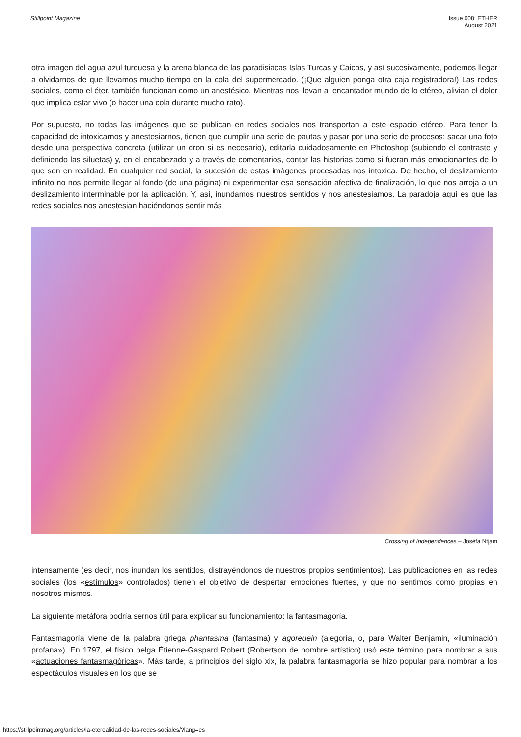Stillpoint Magazine Issue 008: ETHER
August 2021
otra imagen del agua azul turquesa y la arena blanca de las paradisiacas Islas Turcas y Caicos, y así sucesivamente, podemos llegar a olvidarnos de que llevamos mucho tiempo en la cola del supermercado. (¡Que alguien ponga otra caja registradora!) Las redes sociales, como el éter, también funcionan como un anestésico. Mientras nos llevan al encantador mundo de lo etéreo, alivian el dolor que implica estar vivo (o hacer una cola durante mucho rato).
Por supuesto, no todas las imágenes que se publican en redes sociales nos transportan a este espacio etéreo. Para tener la capacidad de intoxicarnos y anestesiarnos, tienen que cumplir una serie de pautas y pasar por una serie de procesos: sacar una foto desde una perspectiva concreta (utilizar un dron si es necesario), editarla cuidadosamente en Photoshop (subiendo el contraste y definiendo las siluetas) y, en el encabezado y a través de comentarios, contar las historias como si fueran más emocionantes de lo que son en realidad. En cualquier red social, la sucesión de estas imágenes procesadas nos intoxica. De hecho, el deslizamiento infinito no nos permite llegar al fondo (de una página) ni experimentar esa sensación afectiva de finalización, lo que nos arroja a un deslizamiento interminable por la aplicación. Y, así, inundamos nuestros sentidos y nos anestesiamos. La paradoja aquí es que las redes sociales nos anestesian haciéndonos sentir más
Crossing of Independences – Josèfa Ntjam
intensamente (es decir, nos inundan los sentidos, distrayéndonos de nuestros propios sentimientos). Las publicaciones en las redes sociales (los «estímulos» controlados) tienen el objetivo de despertar emociones fuertes, y que no sentimos como propias en nosotros mismos.
La siguiente metáfora podría sernos útil para explicar su funcionamiento: la fantasmagoría.
Fantasmagoría viene de la palabra griega phantasma (fantasma) y agoreuein (alegoría, o, para Walter Benjamin, «iluminación profana»). En 1797, el físico belga Étienne-Gaspard Robert (Robertson de nombre artístico) usó este término para nombrar a sus «actuaciones fantasmagóricas». Más tarde, a principios del siglo xix, la palabra fantasmagoría se hizo popular para nombrar a los espectáculos visuales en los que se
https://stillpointmag.org/articles/la-eterealidad-de-las-redes-sociales/?lang=es